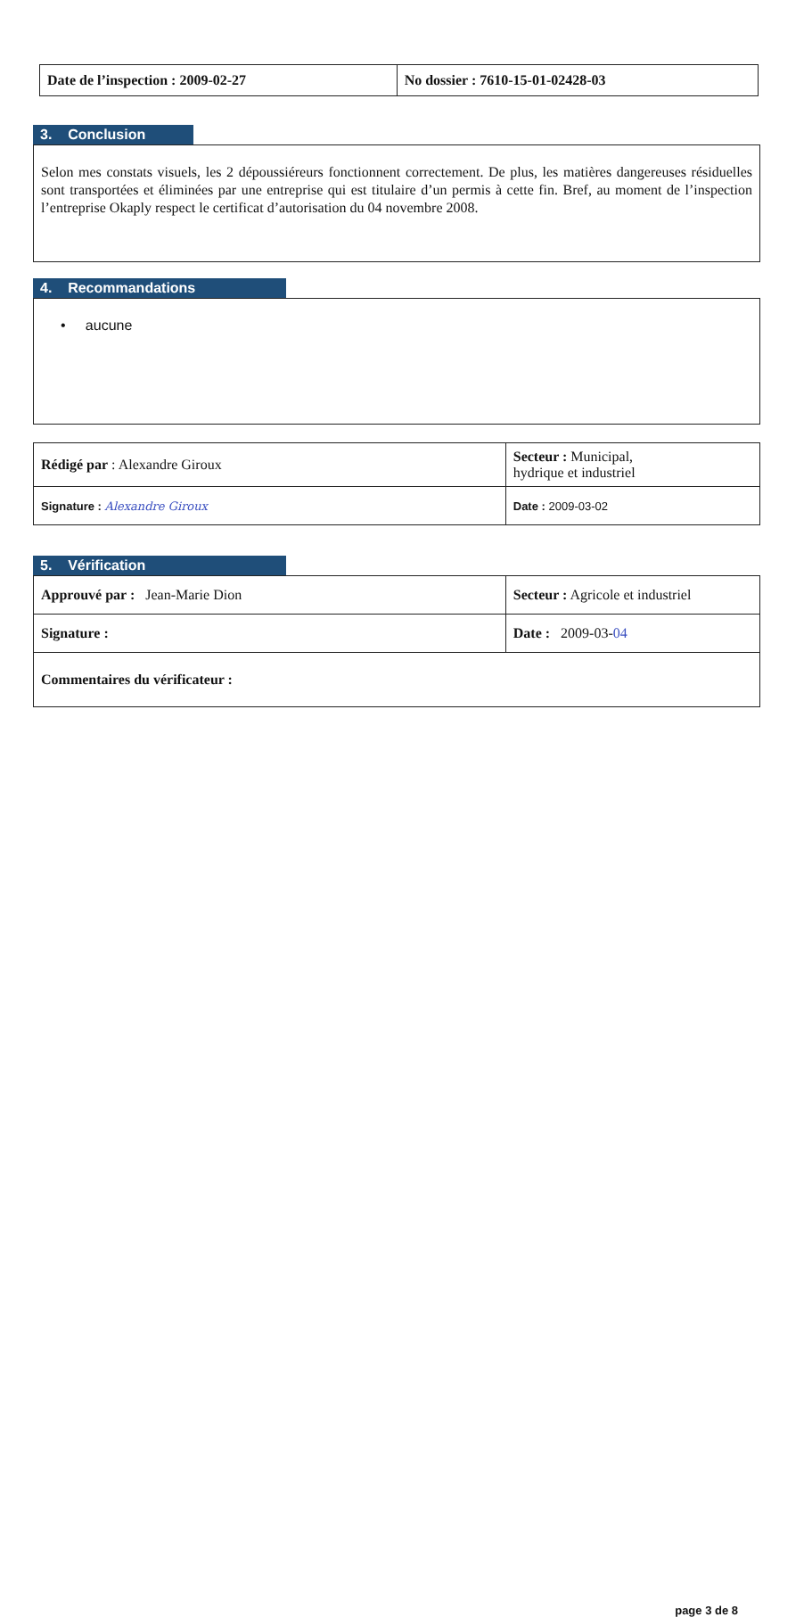| Date de l’inspection : 2009-02-27 | No dossier : 7610-15-01-02428-03 |
3. Conclusion
Selon mes constats visuels, les 2 dépoussiéreurs fonctionnent correctement. De plus, les matières dangereuses résiduelles sont transportées et éliminées par une entreprise qui est titulaire d’un permis à cette fin. Bref, au moment de l’inspection l’entreprise Okaply respect le certificat d’autorisation du 04 novembre 2008.
4. Recommandations
• aucune
| Rédigé par : Alexandre Giroux | Secteur : Municipal, hydrique et industriel |
| Signature : Alexandre Giroux | Date : 2009-03-02 |
5. Vérification
| Approuvé par : Jean-Marie Dion | Secteur : Agricole et industriel |
| Signature : | Date : 2009-03- 04 |
| Commentaires du vérificateur : | |
page 3 de 8